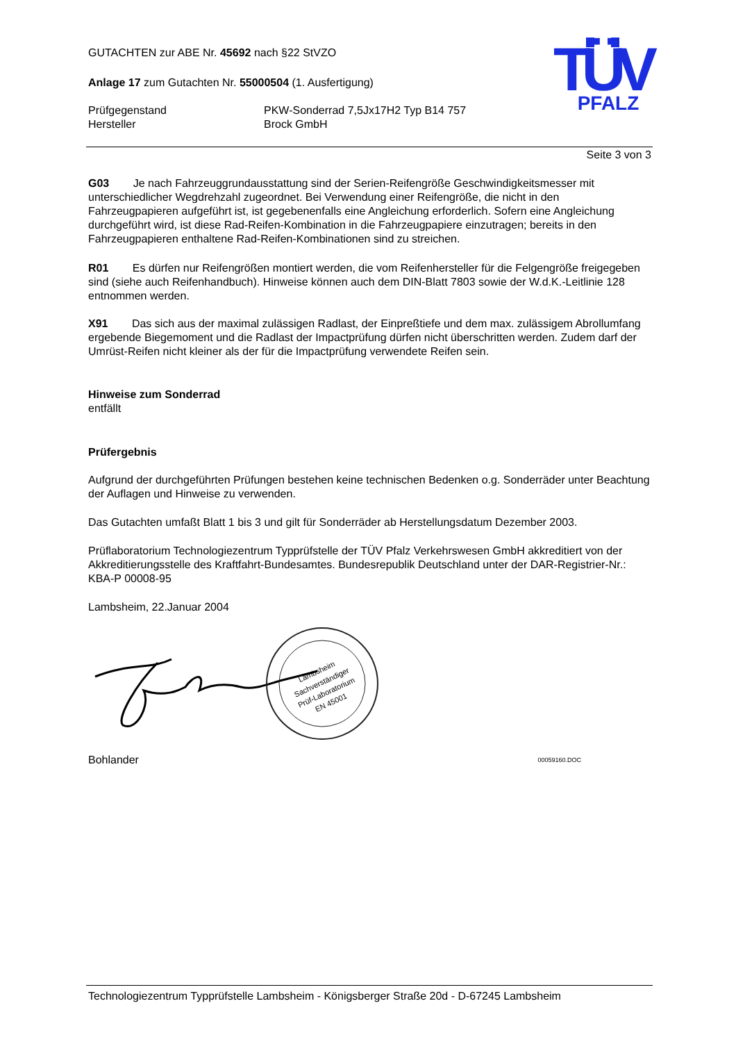TÜV
PFALZ
GUTACHTEN zur ABE Nr. 45692 nach §22 StVZO
Anlage 17 zum Gutachten Nr. 55000504 (1. Ausfertigung)
Prüfgegenstand
Hersteller
PKW-Sonderrad 7,5Jx17H2 Typ B14 757
Brock GmbH
Seite 3 von 3
G03 Je nach Fahrzeuggrundausstattung sind der Serien-Reifengröße Geschwindigkeitsmesser mit unterschiedlicher Wegdrehzahl zugeordnet. Bei Verwendung einer Reifengröße, die nicht in den Fahrzeugpapieren aufgeführt ist, ist gegebenenfalls eine Angleichung erforderlich. Sofern eine Angleichung durchgeführt wird, ist diese Rad-Reifen-Kombination in die Fahrzeugpapiere einzutragen; bereits in den Fahrzeugpapieren enthaltene Rad-Reifen-Kombinationen sind zu streichen.
R01 Es dürfen nur Reifengrößen montiert werden, die vom Reifenhersteller für die Felgengröße freigegeben sind (siehe auch Reifenhandbuch). Hinweise können auch dem DIN-Blatt 7803 sowie der W.d.K.-Leitlinie 128 entnommen werden.
X91 Das sich aus der maximal zulässigen Radlast, der Einpreßtiefe und dem max. zulässigem Abrollumfang ergebende Biegemoment und die Radlast der Impactprüfung dürfen nicht überschritten werden. Zudem darf der Umrüst-Reifen nicht kleiner als der für die Impactprüfung verwendete Reifen sein.
Hinweise zum Sonderrad
entfällt
Prüfergebnis
Aufgrund der durchgeführten Prüfungen bestehen keine technischen Bedenken o.g. Sonderräder unter Beachtung der Auflagen und Hinweise zu verwenden.
Das Gutachten umfaßt Blatt 1 bis 3 und gilt für Sonderräder ab Herstellungsdatum Dezember 2003.
Prüflaboratorium Technologiezentrum Typprüfstelle der TÜV Pfalz Verkehrswesen GmbH akkreditiert von der Akkreditierungsstelle des Kraftfahrt-Bundesamtes. Bundesrepublik Deutschland unter der DAR-Registrier-Nr.: KBA-P 00008-95
Lambsheim, 22.Januar 2004
Lambsheim
Sachverständiger
Prüf-Laboratorium
EN 45001
Bohlander 00059160.DOC
Technologiezentrum Typprüfstelle Lambsheim - Königsberger Straße 20d - D-67245 Lambsheim